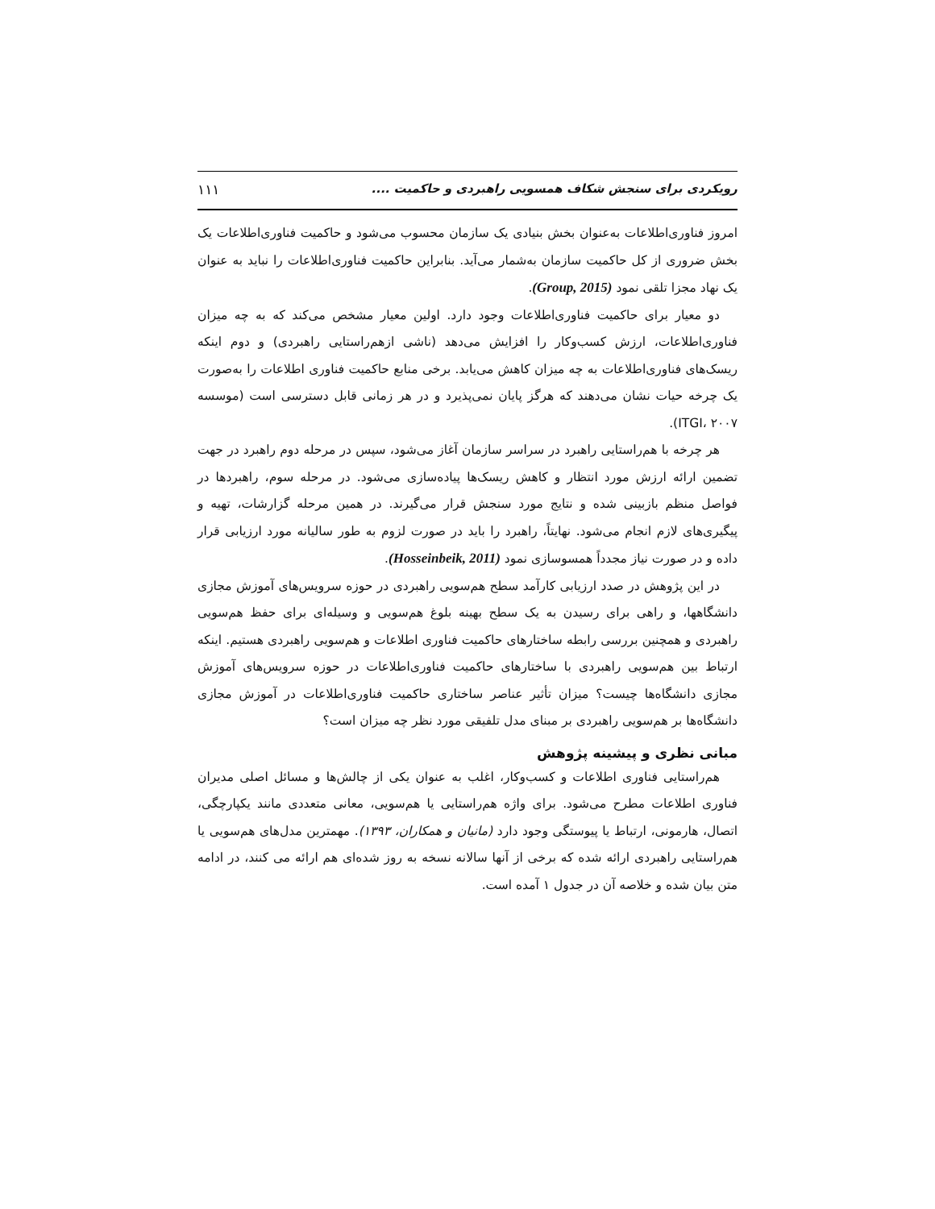رویکردی برای سنجش شکاف همسویی راهبردی و حاکمیت .... ۱۱۱
امروز فناوری‌اطلاعات به‌عنوان بخش بنیادی یک سازمان محسوب می‌شود و حاکمیت فناوری‌اطلاعات یک بخش ضروری از کل حاکمیت سازمان به‌شمار می‌آید. بنابراین حاکمیت فناوری‌اطلاعات را نباید به عنوان یک نهاد مجزا تلقی نمود (Group, 2015).
دو معیار برای حاکمیت فناوری‌اطلاعات وجود دارد. اولین معیار مشخص می‌کند که به چه میزان فناوری‌اطلاعات، ارزش کسب‌وکار را افزایش می‌دهد (ناشی ازهم‌راستایی راهبردی) و دوم اینکه ریسک‌های فناوری‌اطلاعات به چه میزان کاهش می‌یابد. برخی منابع حاکمیت فناوری اطلاعات را به‌صورت یک چرخه حیات نشان می‌دهند که هرگز پایان نمی‌پذیرد و در هر زمانی قابل دسترسی است (موسسه ITGI، ۲۰۰۷).
هر چرخه با هم‌راستایی راهبرد در سراسر سازمان آغاز می‌شود، سپس در مرحله دوم راهبرد در جهت تضمین ارائه ارزش مورد انتظار و کاهش ریسک‌ها پیاده‌سازی می‌شود. در مرحله سوم، راهبردها در فواصل منظم بازبینی شده و نتایج مورد سنجش قرار می‌گیرند. در همین مرحله گزارشات، تهیه و پیگیری‌های لازم انجام می‌شود. نهایتاً، راهبرد را باید در صورت لزوم به طور سالیانه مورد ارزیابی قرار داده و در صورت نیاز مجدداً همسوسازی نمود (Hosseinbeik, 2011).
در این پژوهش در صدد ارزیابی کارآمد سطح هم‌سویی راهبردی در حوزه سرویس‌های آموزش مجازی دانشگاهها، و راهی برای رسیدن به یک سطح بهینه بلوغ هم‌سویی و وسیله‌ای برای حفظ هم‌سویی راهبردی و همچنین بررسی رابطه ساختارهای حاکمیت فناوری اطلاعات و هم‌سویی راهبردی هستیم. اینکه ارتباط بین هم‌سویی راهبردی با ساختارهای حاکمیت فناوری‌اطلاعات در حوزه سرویس‌های آموزش مجازی دانشگاه‌ها چیست؟ میزان تأثیر عناصر ساختاری حاکمیت فناوری‌اطلاعات در آموزش مجازی دانشگاه‌ها بر هم‌سویی راهبردی بر مبنای مدل تلفیقی مورد نظر چه میزان است؟
مبانی نظری و پیشینه پژوهش
هم‌راستایی فناوری اطلاعات و کسب‌وکار، اغلب به عنوان یکی از چالش‌ها و مسائل اصلی مدیران فناوری اطلاعات مطرح می‌شود. برای واژه هم‌راستایی یا هم‌سویی، معانی متعددی مانند یکپارچگی، اتصال، هارمونی، ارتباط یا پیوستگی وجود دارد (مانیان و همکاران، ۱۳۹۳). مهمترین مدل‌های هم‌سویی یا هم‌راستایی راهبردی ارائه شده که برخی از آنها سالانه نسخه به روز شده‌ای هم ارائه می کنند، در ادامه متن بیان شده و خلاصه آن در جدول ۱ آمده است.